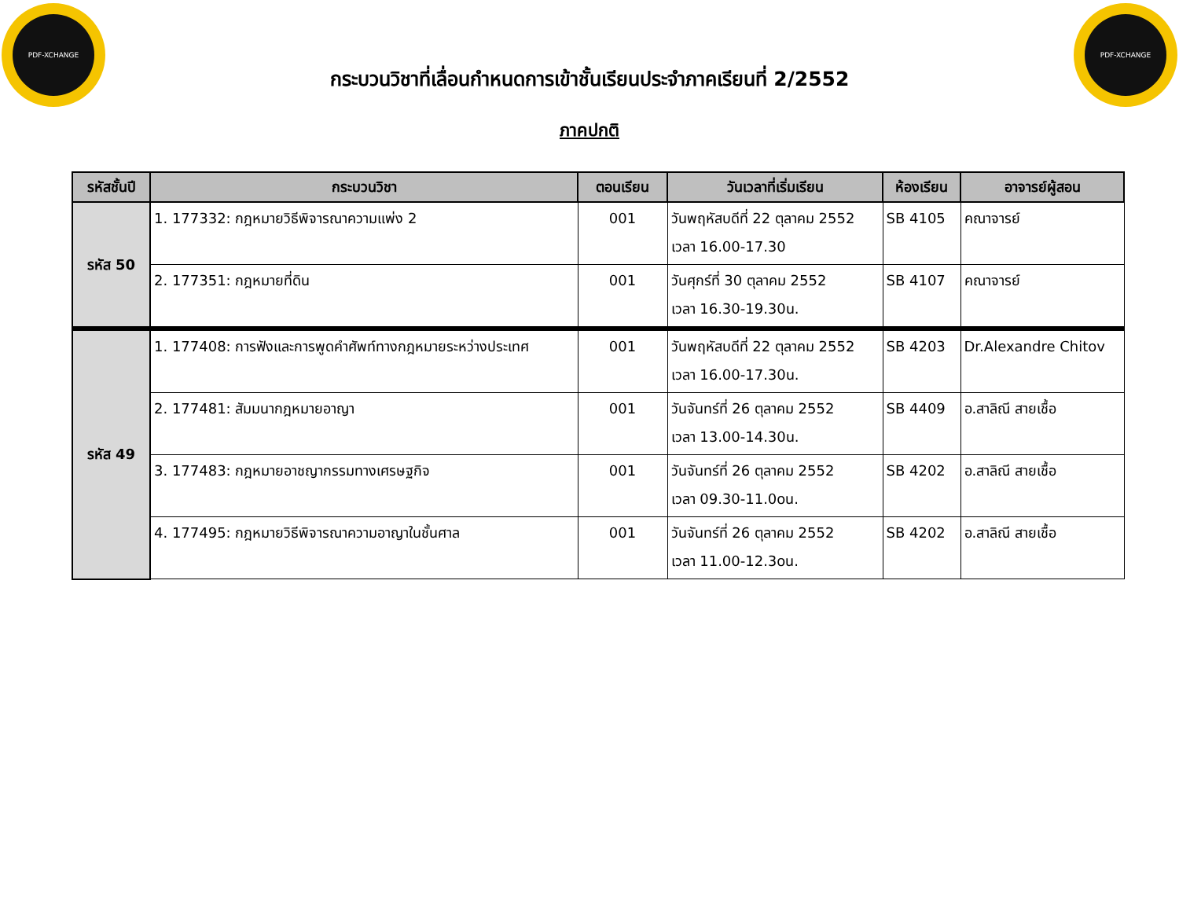PDF-XCHANGE PDF-XCHANGE
กระบวนวิชาที่เลื่อนกำหนดการเข้าชั้นเรียนประจำภาคเรียนที่ 2/2552
ภาคปกติ
| รหัสชั้นปี | กระบวนวิชา | ตอนเรียน | วันเวลาที่เริ่มเรียน | ห้องเรียน | อาจารย์ผู้สอน |
| --- | --- | --- | --- | --- | --- |
| รหัส 50 | 1. 177332: กฎหมายวิธีพิจารณาความแพ่ง 2 | 001 | วันพฤหัสบดีที่ 22 ตุลาคม 2552 เวลา 16.00-17.30 | SB 4105 | คณาจารย์ |
| | 2. 177351: กฎหมายที่ดิน | 001 | วันศุกร์ที่ 30 ตุลาคม 2552 เวลา 16.30-19.30น. | SB 4107 | คณาจารย์ |
| รหัส 49 | 1. 177408: การฟังและการพูดคำศัพท์ทางกฎหมายระหว่างประเทศ | 001 | วันพฤหัสบดีที่ 22 ตุลาคม 2552 เวลา 16.00-17.30น. | SB 4203 | Dr.Alexandre Chitov |
| | 2. 177481: สัมมนากฎหมายอาญา | 001 | วันจันทร์ที่ 26 ตุลาคม 2552 เวลา 13.00-14.30น. | SB 4409 | อ.สาลิณี สายเชื้อ |
| | 3. 177483: กฎหมายอาชญากรรมทางเศรษฐกิจ | 001 | วันจันทร์ที่ 26 ตุลาคม 2552 เวลา 09.30-11.0oน. | SB 4202 | อ.สาลิณี สายเชื้อ |
| | 4. 177495: กฎหมายวิธีพิจารณาความอาญาในชั้นศาล | 001 | วันจันทร์ที่ 26 ตุลาคม 2552 เวลา 11.00-12.3oน. | SB 4202 | อ.สาลิณี สายเชื้อ |